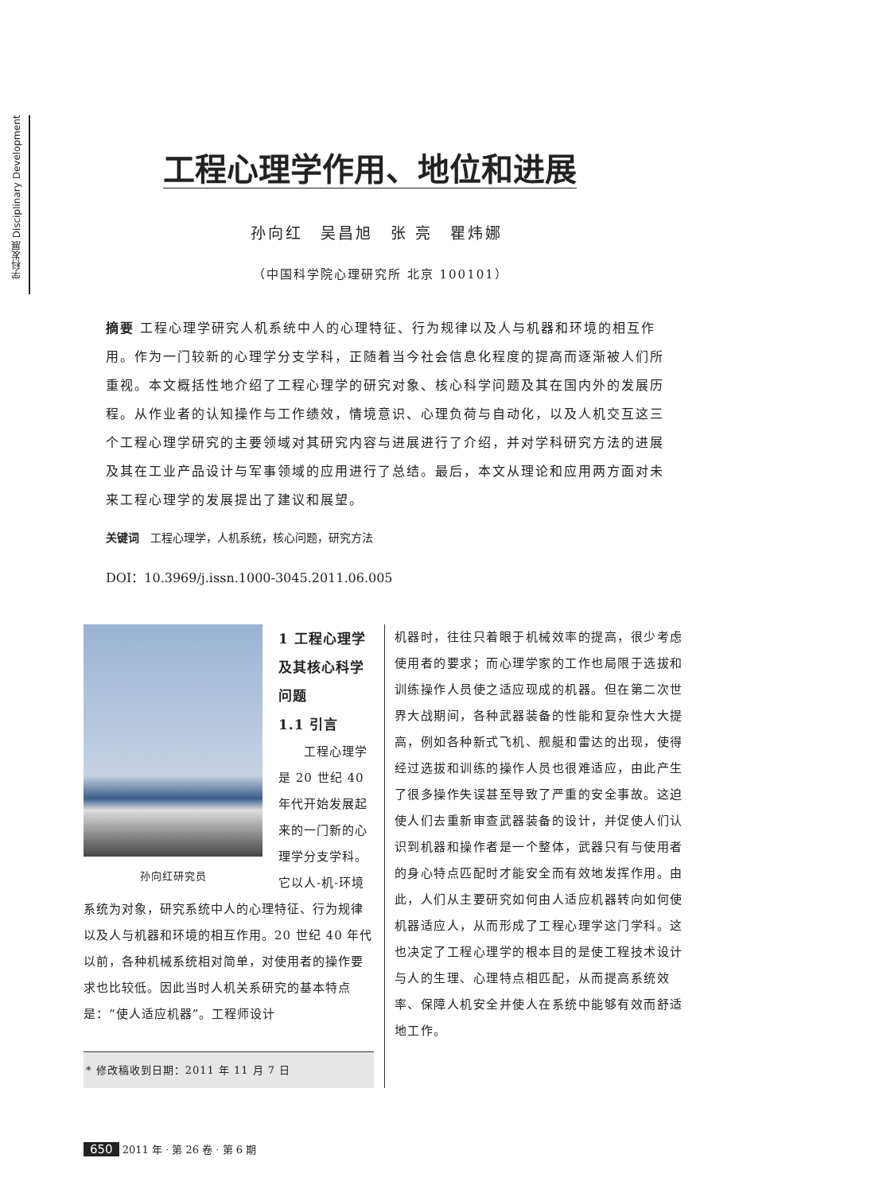学科发展 Disciplinary Development
工程心理学作用、地位和进展
孙向红　吴昌旭　张 亮　瞿炜娜
（中国科学院心理研究所 北京 100101）
摘要 工程心理学研究人机系统中人的心理特征、行为规律以及人与机器和环境的相互作用。作为一门较新的心理学分支学科，正随着当今社会信息化程度的提高而逐渐被人们所重视。本文概括性地介绍了工程心理学的研究对象、核心科学问题及其在国内外的发展历程。从作业者的认知操作与工作绩效，情境意识、心理负荷与自动化，以及人机交互这三个工程心理学研究的主要领域对其研究内容与进展进行了介绍，并对学科研究方法的进展及其在工业产品设计与军事领域的应用进行了总结。最后，本文从理论和应用两方面对未来工程心理学的发展提出了建议和展望。
关键词　工程心理学，人机系统，核心问题，研究方法
DOI：10.3969/j.issn.1000-3045.2011.06.005
孙向红研究员
1 工程心理学及其核心科学问题
1.1 引言
　　工程心理学是 20 世纪 40 年代开始发展起来的一门新的心理学分支学科。它以人-机-环境系统为对象，研究系统中人的心理特征、行为规律以及人与机器和环境的相互作用。20 世纪 40 年代以前，各种机械系统相对简单，对使用者的操作要求也比较低。因此当时人机关系研究的基本特点是：“使人适应机器”。工程师设计
* 修改稿收到日期：2011 年 11 月 7 日
机器时，往往只着眼于机械效率的提高，很少考虑使用者的要求；而心理学家的工作也局限于选拔和训练操作人员使之适应现成的机器。但在第二次世界大战期间，各种武器装备的性能和复杂性大大提高，例如各种新式飞机、舰艇和雷达的出现，使得经过选拔和训练的操作人员也很难适应，由此产生了很多操作失误甚至导致了严重的安全事故。这迫使人们去重新审查武器装备的设计，并促使人们认识到机器和操作者是一个整体，武器只有与使用者的身心特点匹配时才能安全而有效地发挥作用。由此，人们从主要研究如何由人适应机器转向如何使机器适应人，从而形成了工程心理学这门学科。这也决定了工程心理学的根本目的是使工程技术设计与人的生理、心理特点相匹配，从而提高系统效率、保障人机安全并使人在系统中能够有效而舒适地工作。
650 2011 年 · 第 26 卷 · 第 6 期